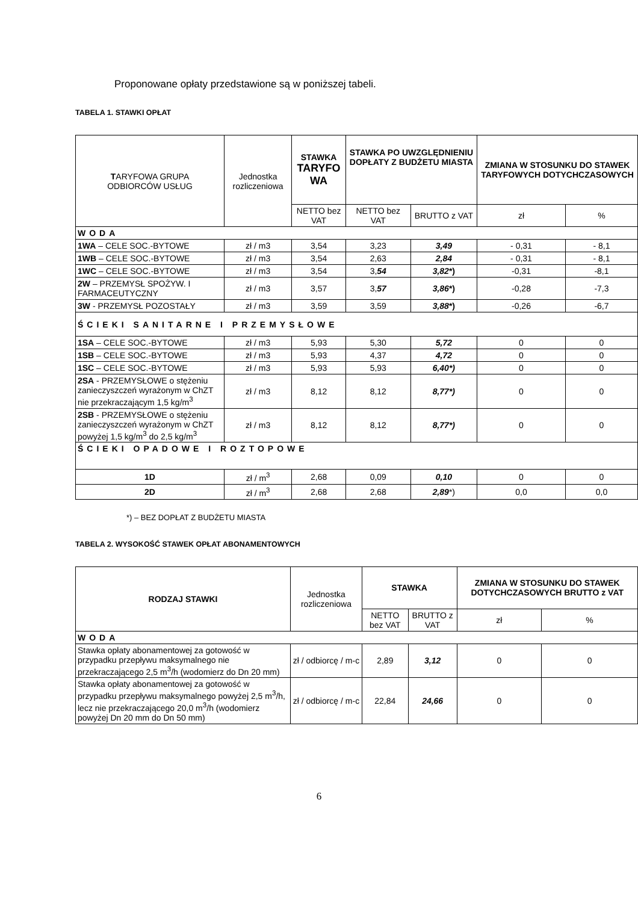Proponowane opłaty przedstawione są w poniższej tabeli.
TABELA 1. STAWKI OPŁAT
| T ARYFOWA GRUPA ODBIORCÓW USŁUG | Jednostka rozliczeniowa | STAWKA TARYFO WA | STAWKA PO UWZGLĘDNIENIU DOPŁATY Z BUDŻETU MIASTA | | ZMIANA W STOSUNKU DO STAWEK TARYFOWYCH DOTYCHCZASOWYCH | |
| | | NETTO bez VAT | NETTO bez VAT | BRUTTO z VAT | zł | % |
| WODA | | | | | | |
| 1WA – CELE SOC.-BYTOWE | zł / m3 | 3,54 | 3,23 | 3,49 | - 0,31 | - 8,1 |
| 1WB – CELE SOC.-BYTOWE | zł / m3 | 3,54 | 2,63 | 2,84 | - 0,31 | - 8,1 |
| 1WC – CELE SOC.-BYTOWE | zł / m3 | 3,54 | 3, 54 | 3,82 *) | -0,31 | -8,1 |
| 2W – PRZEMYSŁ SPOŻYW. I FARMACEUTYCZNY | zł / m3 | 3,57 | 3, 57 | 3,86 *) | -0,28 | -7,3 |
| 3W - PRZEMYSŁ POZOSTAŁY | zł / m3 | 3,59 | 3,59 | 3,88 *) | -0,26 | -6,7 |
| ŚCIEKI SANITARNE I PRZEMYSŁOWE | | | | | | |
| 1SA – CELE SOC.-BYTOWE | zł / m3 | 5,93 | 5,30 | 5,72 | 0 | 0 |
| 1SB – CELE SOC.-BYTOWE | zł / m3 | 5,93 | 4,37 | 4,72 | 0 | 0 |
| 1SC – CELE SOC.-BYTOWE | zł / m3 | 5,93 | 5,93 | 6,40*) | 0 | 0 |
| 2SA - PRZEMYSŁOWE o stężeniu zanieczyszczeń wyrażonym w ChZT nie przekraczającym 1,5 kg/m<sup>3</sup> | zł / m3 | 8,12 | 8,12 | 8,77*) | 0 | 0 |
| 2SB - PRZEMYSŁOWE o stężeniu zanieczyszczeń wyrażonym w ChZT powyżej 1,5 kg/m<sup>3</sup> do 2,5 kg/m<sup>3</sup> | zł / m3 | 8,12 | 8,12 | 8,77*) | 0 | 0 |
| ŚCIEKI OPADOWE I ROZTOPOWE | | | | | | |
| 1D | zł / m<sup>3</sup> | 2,68 | 0,09 | 0,10 | 0 | 0 |
| 2D | zł / m<sup>3</sup> | 2,68 | 2,68 | 2,89 *) | 0,0 | 0,0 |
*) – BEZ DOPŁAT Z BUDŻETU MIASTA
TABELA 2. WYSOKOŚĆ STAWEK OPŁAT ABONAMENTOWYCH
| RODZAJ STAWKI | Jednostka rozliczeniowa | STAWKA | | ZMIANA W STOSUNKU DO STAWEK DOTYCHCZASOWYCH BRUTTO z VAT | |
| | | NETTO bez VAT | BRUTTO z VAT | zł | % |
| WODA | | | | | |
| Stawka opłaty abonamentowej za gotowość w przypadku przepływu maksymalnego nie przekraczającego 2,5 m<sup>3</sup>/h (wodomierz do Dn 20 mm) | zł / odbiorcę / m-c | 2,89 | 3,12 | 0 | 0 |
| Stawka opłaty abonamentowej za gotowość w przypadku przepływu maksymalnego powyżej 2,5 m<sup>3</sup>/h, lecz nie przekraczającego 20,0 m<sup>3</sup>/h (wodomierz powyżej Dn 20 mm do Dn 50 mm) | zł / odbiorcę / m-c | 22,84 | 24,66 | 0 | 0 |
6